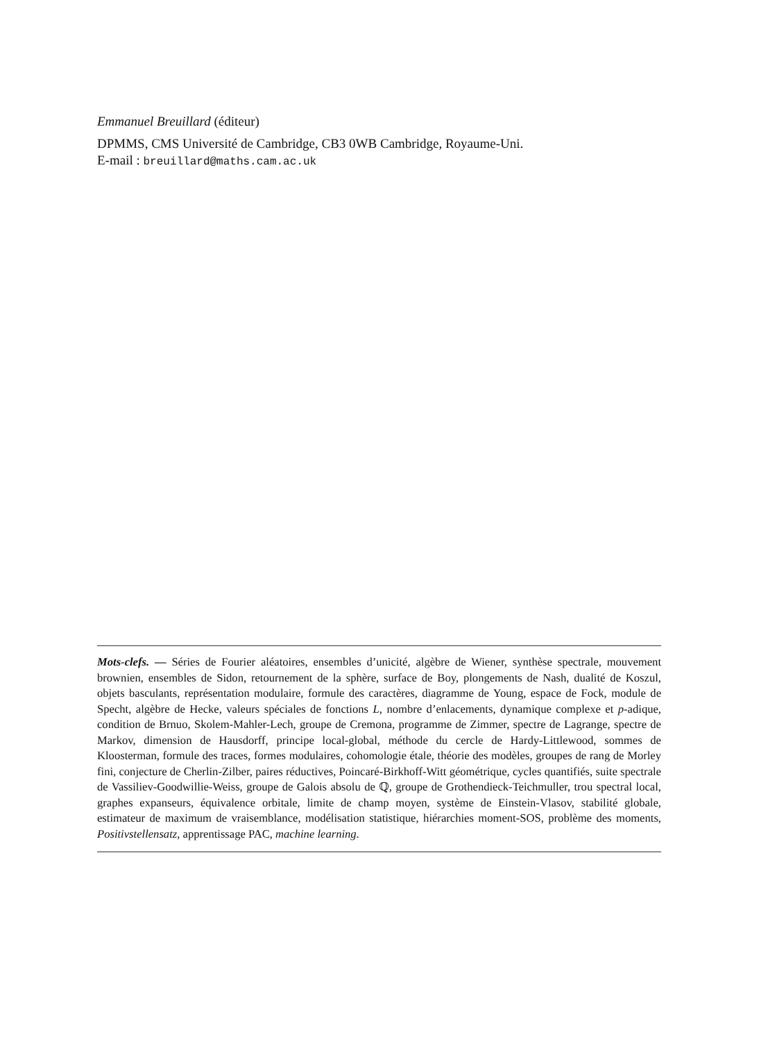Emmanuel Breuillard (éditeur)
DPMMS, CMS Université de Cambridge, CB3 0WB Cambridge, Royaume-Uni.
E-mail : breuillard@maths.cam.ac.uk
Mots-clefs. — Séries de Fourier aléatoires, ensembles d’unicité, algèbre de Wiener, synthèse spectrale, mouvement brownien, ensembles de Sidon, retournement de la sphère, surface de Boy, plongements de Nash, dualité de Koszul, objets basculants, représentation modulaire, formule des caractères, diagramme de Young, espace de Fock, module de Specht, algèbre de Hecke, valeurs spéciales de fonctions L, nombre d’enlacements, dynamique complexe et p-adique, condition de Brnuo, Skolem-Mahler-Lech, groupe de Cremona, programme de Zimmer, spectre de Lagrange, spectre de Markov, dimension de Hausdorff, principe local-global, méthode du cercle de Hardy-Littlewood, sommes de Kloosterman, formule des traces, formes modulaires, cohomologie étale, théorie des modèles, groupes de rang de Morley fini, conjecture de Cherlin-Zilber, paires réductives, Poincaré-Birkhoff-Witt géométrique, cycles quantifiés, suite spectrale de Vassiliev-Goodwillie-Weiss, groupe de Galois absolu de ℚ, groupe de Grothendieck-Teichmuller, trou spectral local, graphes expanseurs, équivalence orbitale, limite de champ moyen, système de Einstein-Vlasov, stabilité globale, estimateur de maximum de vraisemblance, modélisation statistique, hiérarchies moment-SOS, problème des moments, Positivstellensatz, apprentissage PAC, machine learning.